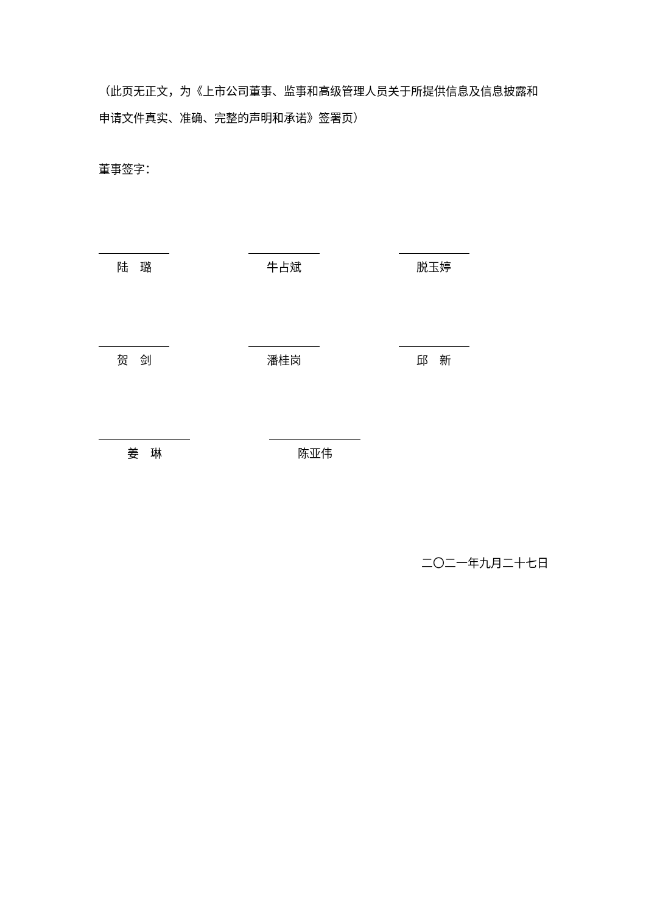（此页无正文，为《上市公司董事、监事和高级管理人员关于所提供信息及信息披露和申请文件真实、准确、完整的声明和承诺》签署页）
董事签字：
陆　璐 牛占斌 脱玉婷
贺　剑 潘桂岗 邱　新
姜　琳 陈亚伟
二〇二一年九月二十七日